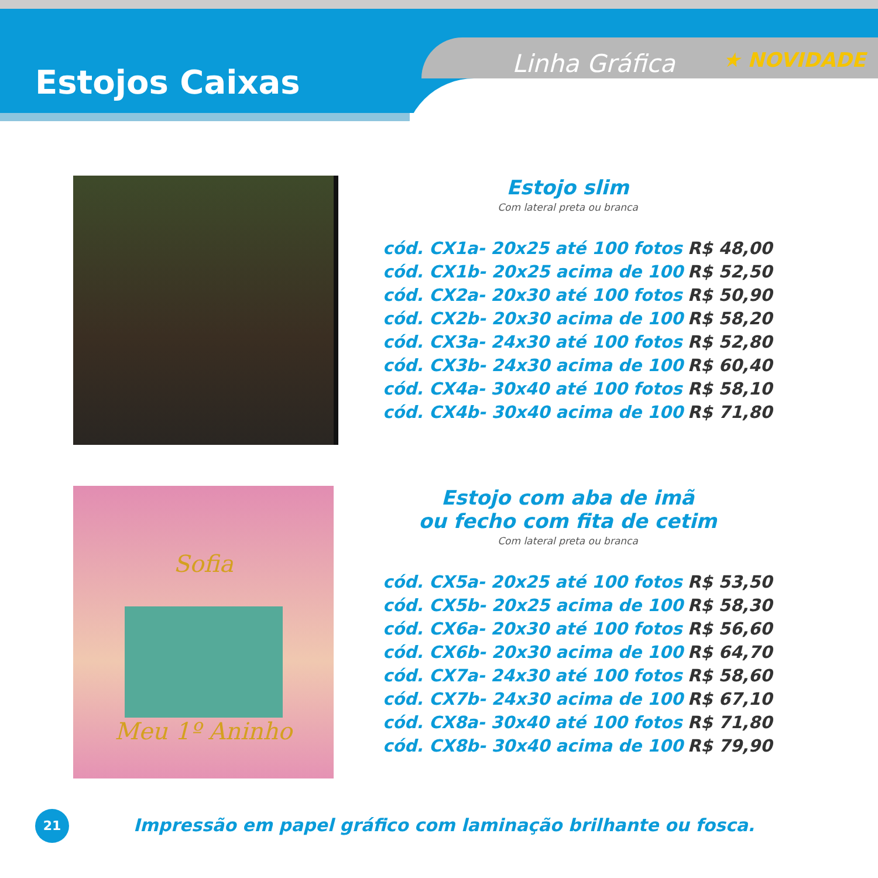Estojos Caixas Linha Gráfica ★ NOVIDADE
Estojo slim
Com lateral preta ou branca
| cód. CX1a- 20x25 até 100 fotos | R$ 48,00 |
| cód. CX1b- 20x25 acima de 100 | R$ 52,50 |
| cód. CX2a- 20x30 até 100 fotos | R$ 50,90 |
| cód. CX2b- 20x30 acima de 100 | R$ 58,20 |
| cód. CX3a- 24x30 até 100 fotos | R$ 52,80 |
| cód. CX3b- 24x30 acima de 100 | R$ 60,40 |
| cód. CX4a- 30x40 até 100 fotos | R$ 58,10 |
| cód. CX4b- 30x40 acima de 100 | R$ 71,80 |
Sofia
Meu 1º Aninho
Estojo com aba de imã
ou fecho com fita de cetim
Com lateral preta ou branca
| cód. CX5a- 20x25 até 100 fotos | R$ 53,50 |
| cód. CX5b- 20x25 acima de 100 | R$ 58,30 |
| cód. CX6a- 20x30 até 100 fotos | R$ 56,60 |
| cód. CX6b- 20x30 acima de 100 | R$ 64,70 |
| cód. CX7a- 24x30 até 100 fotos | R$ 58,60 |
| cód. CX7b- 24x30 acima de 100 | R$ 67,10 |
| cód. CX8a- 30x40 até 100 fotos | R$ 71,80 |
| cód. CX8b- 30x40 acima de 100 | R$ 79,90 |
21
Impressão em papel gráfico com laminação brilhante ou fosca.